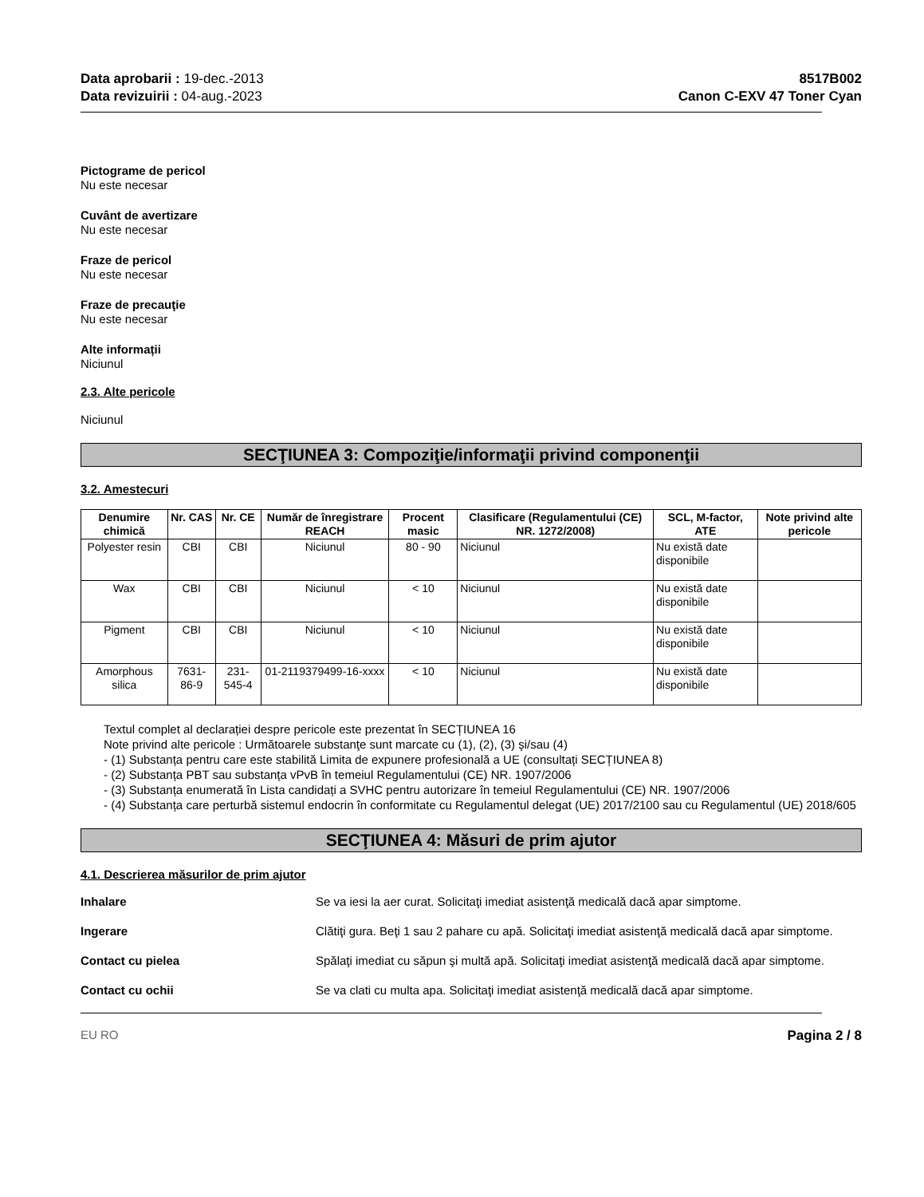Data aprobarii : 19-dec.-2013
Data revizuirii : 04-aug.-2023
8517B002
Canon C-EXV 47 Toner Cyan
Pictograme de pericol
Nu este necesar
Cuvânt de avertizare
Nu este necesar
Fraze de pericol
Nu este necesar
Fraze de precauţie
Nu este necesar
Alte informații
Niciunul
2.3. Alte pericole
Niciunul
SECŢIUNEA 3: Compoziţie/informaţii privind componenţii
3.2. Amestecuri
| Denumire chimică | Nr. CAS | Nr. CE | Număr de înregistrare REACH | Procent masic | Clasificare (Regulamentului (CE) NR. 1272/2008) | SCL, M-factor, ATE | Note privind alte pericole |
| --- | --- | --- | --- | --- | --- | --- | --- |
| Polyester resin | CBI | CBI | Niciunul | 80 - 90 | Niciunul | Nu există date disponibile | |
| Wax | CBI | CBI | Niciunul | < 10 | Niciunul | Nu există date disponibile | |
| Pigment | CBI | CBI | Niciunul | < 10 | Niciunul | Nu există date disponibile | |
| Amorphous silica | 7631-86-9 | 231-545-4 | 01-2119379499-16-xxxx | < 10 | Niciunul | Nu există date disponibile | |
Textul complet al declarației despre pericole este prezentat în SECȚIUNEA 16
Note privind alte pericole : Următoarele substanţe sunt marcate cu (1), (2), (3) şi/sau (4)
- (1) Substanța pentru care este stabilită Limita de expunere profesională a UE (consultați SECȚIUNEA 8)
- (2) Substanța PBT sau substanța vPvB în temeiul Regulamentului (CE) NR. 1907/2006
- (3) Substanța enumerată în Lista candidați a SVHC pentru autorizare în temeiul Regulamentului (CE) NR. 1907/2006
- (4) Substanța care perturbă sistemul endocrin în conformitate cu Regulamentul delegat (UE) 2017/2100 sau cu Regulamentul (UE) 2018/605
SECŢIUNEA 4: Măsuri de prim ajutor
4.1. Descrierea măsurilor de prim ajutor
Inhalare Se va iesi la aer curat. Solicitaţi imediat asistenţă medicală dacă apar simptome.
Ingerare Clătiţi gura. Beţi 1 sau 2 pahare cu apă. Solicitaţi imediat asistenţă medicală dacă apar simptome.
Contact cu pielea Spălaţi imediat cu săpun şi multă apă. Solicitaţi imediat asistenţă medicală dacă apar simptome.
Contact cu ochii Se va clati cu multa apa. Solicitaţi imediat asistenţă medicală dacă apar simptome.
EU RO Pagina 2 / 8